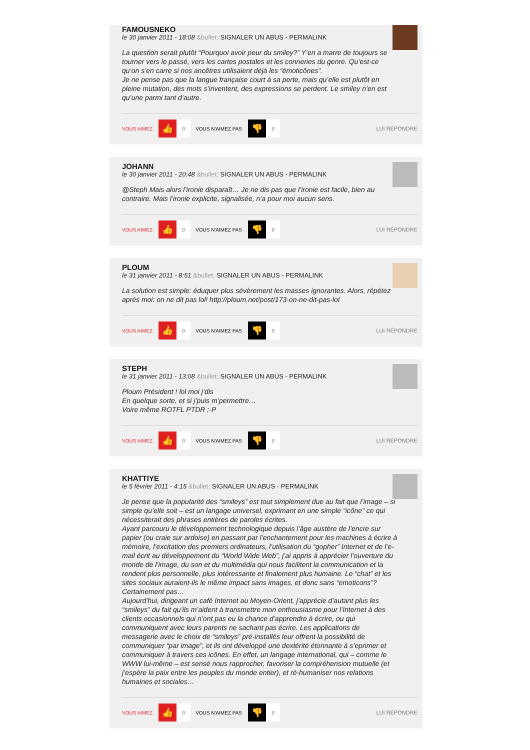FAMOUSNEKO
le 30 janvier 2011 - 18:08 &bullet; SIGNALER UN ABUS - PERMALINK
La question serait plutôt “Pourquoi avoir peur du smiley?” Y’en a marre de toujours se tourner vers le passé, vers les cartes postales et les conneries du genre. Qu’est-ce qu’on s’en carre si nos ancêtres utilisaient déjà les “émoticônes”.
Je ne pense pas que la langue française court à sa perte, mais qu’elle est plutôt en pleine mutation, des mots s’inventent, des expressions se perdent. Le smiley n’en est qu’une parmi tant d’autre.
VOUS AIMEZ 👍 0 VOUS N'AIMEZ PAS 👎 0 LUI RÉPONDRE
JOHANN
le 30 janvier 2011 - 20:48 &bullet; SIGNALER UN ABUS - PERMALINK
@Steph Mais alors l’ironie disparaît… Je ne dis pas que l’ironie est facile, bien au contraire. Mais l’ironie explicite, signalisée, n’a pour moi aucun sens.
VOUS AIMEZ 👍 0 VOUS N'AIMEZ PAS 👎 0 LUI RÉPONDRE
PLOUM
le 31 janvier 2011 - 8:51 &bullet; SIGNALER UN ABUS - PERMALINK
La solution est simple: éduquer plus sévèrement les masses ignorantes. Alors, répétez après moi: on ne dit pas lol! http://ploum.net/post/173-on-ne-dit-pas-lol
VOUS AIMEZ 👍 0 VOUS N'AIMEZ PAS 👎 0 LUI RÉPONDRE
STEPH
le 31 janvier 2011 - 13:08 &bullet; SIGNALER UN ABUS - PERMALINK
Ploum Président ! lol moi j’dis
En quelque sorte, et si j’puis m’permettre…
Voire même ROTFL PTDR ;-P
VOUS AIMEZ 👍 0 VOUS N'AIMEZ PAS 👎 0 LUI RÉPONDRE
KHATTIYE
le 5 février 2011 - 4:15 &bullet; SIGNALER UN ABUS - PERMALINK
Je pense que la popularité des “smileys” est tout simplement due au fait que l’image – si simple qu’elle soit – est un langage universel, exprimant en une simple “icône” ce qui nécessiterait des phrases entières de paroles écrites.
Ayant parcouru le développement technologique depuis l’âge austère de l’encre sur papier (ou craie sur ardoise) en passant par l’enchantement pour les machines à écrire à mémoire, l’excitation des premiers ordinateurs, l’utilisation du “gopher” Internet et de l’e-mail écrit au développement du “World Wide Web”, j’ai appris à apprécier l’ouverture du monde de l’image, du son et du multimédia qui nous facilitent la communication et la rendent plus personnelle, plus intéressante et finalement plus humaine. Le “chat” et les sites sociaux auraient-ils le même impact sans images, et donc sans “emoticons”? Certainement pas…
Aujourd’hui, dirigeant un café Internet au Moyen-Orient, j’apprécie d’autant plus les “smileys” du fait qu’ils m’aident à transmettre mon enthousiasme pour l’Internet à des clients occasionnels qui n’ont pas eu la chance d’apprendre à écrire, ou qui communiquent avec leurs parents ne sachant pas écrire. Les applications de messagerie avec le choix de “smileys” pré-installés leur offrent la possibilité de communiquer “par image”, et ils ont développé une dextérité étonnante à s’eprimer et communiquer à travers ces icônes. En effet, un langage international, qui – comme le WWW lui-même – est sensé nous rapprocher, favoriser la compréhension mutuelle (et j’espère la paix entre les peuples du monde entier), et ré-humaniser nos relations humaines et sociales…
VOUS AIMEZ 👍 0 VOUS N'AIMEZ PAS 👎 0 LUI RÉPONDRE